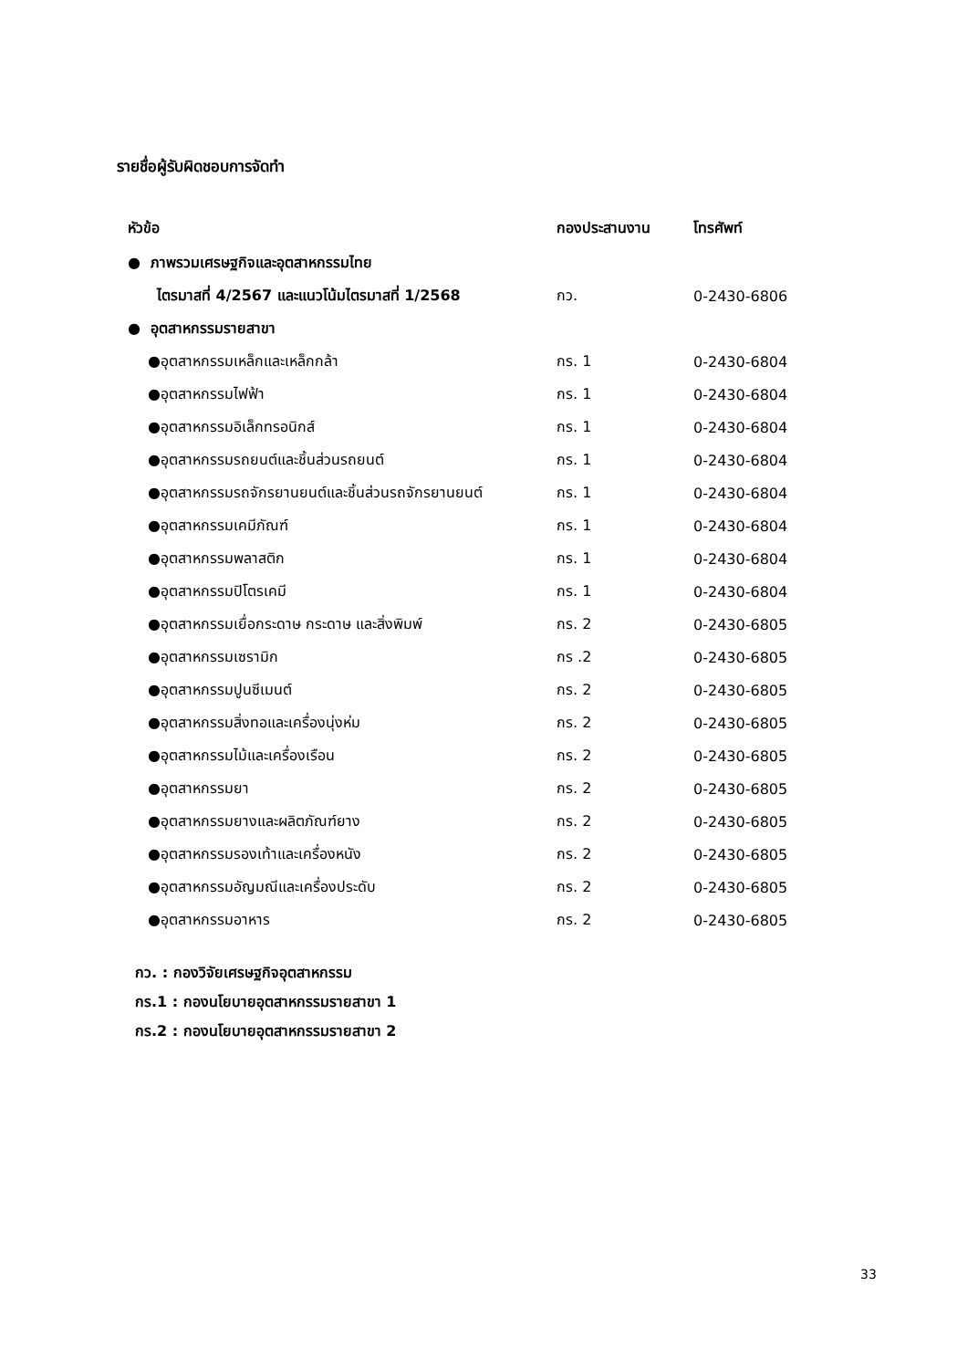รายชื่อผู้รับผิดชอบการจัดทำ
| หัวข้อ | กองประสานงาน | โทรศัพท์ |
| --- | --- | --- |
| ● ภาพรวมเศรษฐกิจและอุตสาหกรรมไทย | | |
| ไตรมาสที่ 4/2567 และแนวโน้มไตรมาสที่ 1/2568 | กว. | 0-2430-6806 |
| ● อุตสาหกรรมรายสาขา | | |
| ●อุตสาหกรรมเหล็กและเหล็กกล้า | กร. 1 | 0-2430-6804 |
| ●อุตสาหกรรมไฟฟ้า | กร. 1 | 0-2430-6804 |
| ●อุตสาหกรรมอิเล็กทรอนิกส์ | กร. 1 | 0-2430-6804 |
| ●อุตสาหกรรมรถยนต์และชิ้นส่วนรถยนต์ | กร. 1 | 0-2430-6804 |
| ●อุตสาหกรรมรถจักรยานยนต์และชิ้นส่วนรถจักรยานยนต์ | กร. 1 | 0-2430-6804 |
| ●อุตสาหกรรมเคมีภัณฑ์ | กร. 1 | 0-2430-6804 |
| ●อุตสาหกรรมพลาสติก | กร. 1 | 0-2430-6804 |
| ●อุตสาหกรรมปิโตรเคมี | กร. 1 | 0-2430-6804 |
| ●อุตสาหกรรมเยื่อกระดาษ กระดาษ และสิ่งพิมพ์ | กร. 2 | 0-2430-6805 |
| ●อุตสาหกรรมเซรามิก | กร .2 | 0-2430-6805 |
| ●อุตสาหกรรมปูนซีเมนต์ | กร. 2 | 0-2430-6805 |
| ●อุตสาหกรรมสิ่งทอและเครื่องนุ่งห่ม | กร. 2 | 0-2430-6805 |
| ●อุตสาหกรรมไม้และเครื่องเรือน | กร. 2 | 0-2430-6805 |
| ●อุตสาหกรรมยา | กร. 2 | 0-2430-6805 |
| ●อุตสาหกรรมยางและผลิตภัณฑ์ยาง | กร. 2 | 0-2430-6805 |
| ●อุตสาหกรรมรองเท้าและเครื่องหนัง | กร. 2 | 0-2430-6805 |
| ●อุตสาหกรรมอัญมณีและเครื่องประดับ | กร. 2 | 0-2430-6805 |
| ●อุตสาหกรรมอาหาร | กร. 2 | 0-2430-6805 |
กว. : กองวิจัยเศรษฐกิจอุตสาหกรรม
กร.1 : กองนโยบายอุตสาหกรรมรายสาขา 1
กร.2 : กองนโยบายอุตสาหกรรมรายสาขา 2
33